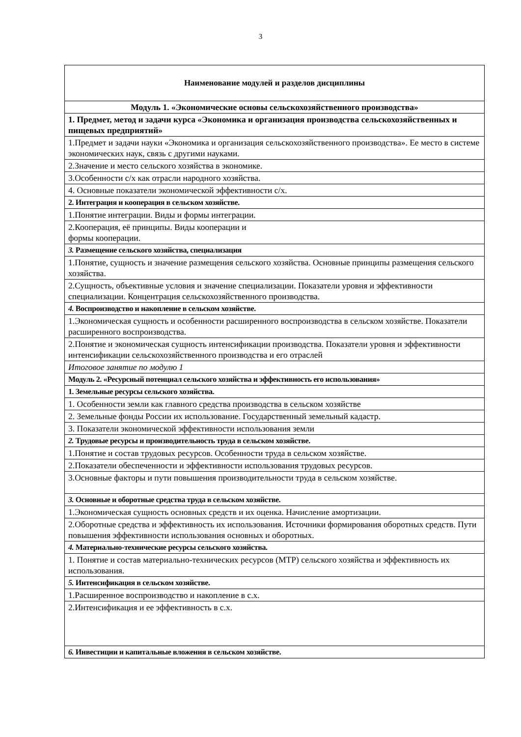3
| Наименование модулей и разделов дисциплины |
| --- |
| Модуль 1. «Экономические основы сельскохозяйственного производства» |
| 1. Предмет, метод и задачи курса «Экономика и организация производства сельскохозяйственных и пищевых предприятий» |
| 1.Предмет и задачи науки «Экономика и организация сельскохозяйственного производства». Ее место в системе экономических наук, связь с другими науками. |
| 2.Значение и место сельского хозяйства в экономике. |
| 3.Особенности с/х как отрасли народного хозяйства. |
| 4. Основные показатели экономической эффективности с/х. |
| 2. Интеграция и кооперация в сельском хозяйстве. |
| 1.Понятие интеграции. Виды и формы интеграции. |
| 2.Кооперация, её принципы. Виды кооперации и формы кооперации. |
| 3. Размещение сельского хозяйства, специализация |
| 1.Понятие, сущность и значение размещения сельского хозяйства. Основные принципы размещения сельского хозяйства. |
| 2.Сущность, объективные условия и значение специализации. Показатели уровня и эффективности специализации. Концентрация сельскохозяйственного производства. |
| 4. Воспроизводство и накопление в сельском хозяйстве. |
| 1.Экономическая сущность и особенности расширенного воспроизводства в сельском хозяйстве. Показатели расширенного воспроизводства. |
| 2.Понятие и экономическая сущность интенсификации производства. Показатели уровня и эффективности интенсификации сельскохозяйственного производства и его отраслей |
| Итоговое занятие по модулю 1 |
| Модуль 2. «Ресурсный потенциал сельского хозяйства и эффективность его использования» |
| 1. Земельные ресурсы сельского хозяйства. |
| 1. Особенности земли как главного средства производства в сельском хозяйстве |
| 2. Земельные фонды России их использование. Государственный земельный кадастр. |
| 3. Показатели экономической эффективности использования земли |
| 2. Трудовые ресурсы и производительность труда в сельском хозяйстве. |
| 1.Понятие и состав трудовых ресурсов. Особенности труда в сельском хозяйстве. |
| 2.Показатели обеспеченности и эффективности использования трудовых ресурсов. |
| 3.Основные факторы и пути повышения производительности труда в сельском хозяйстве. |
| 3. Основные и оборотные средства труда в сельском хозяйстве. |
| 1.Экономическая сущность основных средств и их оценка. Начисление амортизации. |
| 2.Оборотные средства и эффективность их использования. Источники формирования оборотных средств. Пути повышения эффективности использования основных и оборотных. |
| 4. Материально-технические ресурсы сельского хозяйства. |
| 1. Понятие и состав материально-технических ресурсов (МТР) сельского хозяйства и эффективность их использования. |
| 5. Интенсификация в сельском хозяйстве. |
| 1.Расширенное воспроизводство и накопление в с.х. |
| 2.Интенсификация и ее эффективность в с.х. |
| 6. Инвестиции и капитальные вложения в сельском хозяйстве. |